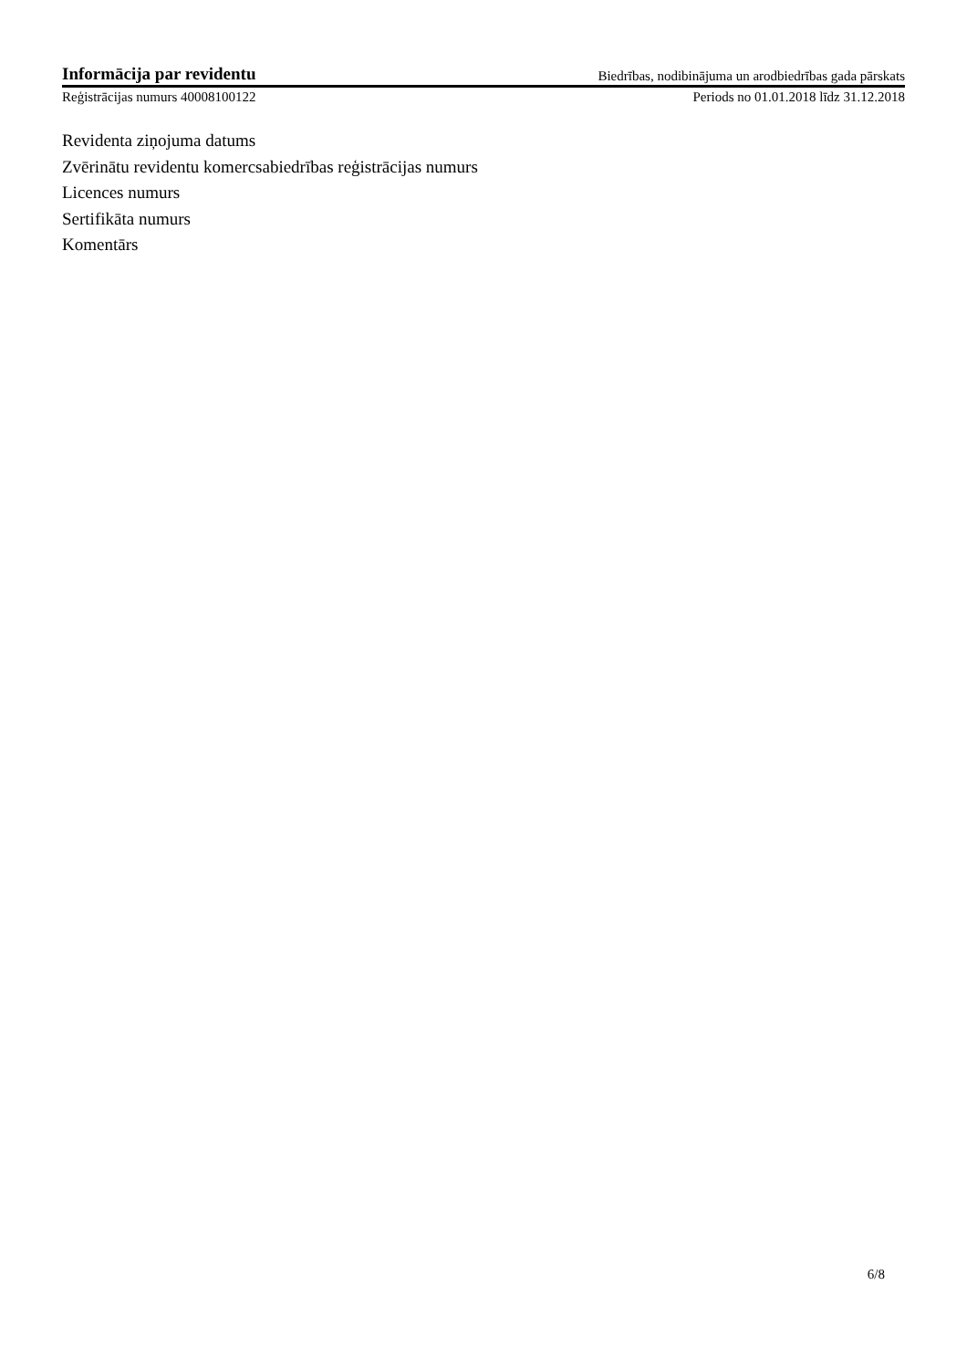Informācija par revidentu Biedrības, nodibinājuma un arodbiedrības gada pārskats
Reģistrācijas numurs 40008100122 Periods no 01.01.2018 līdz 31.12.2018
Revidenta ziņojuma datums
Zvērinātu revidentu komercsabiedrības reģistrācijas numurs
Licences numurs
Sertifikāta numurs
Komentārs
6/8